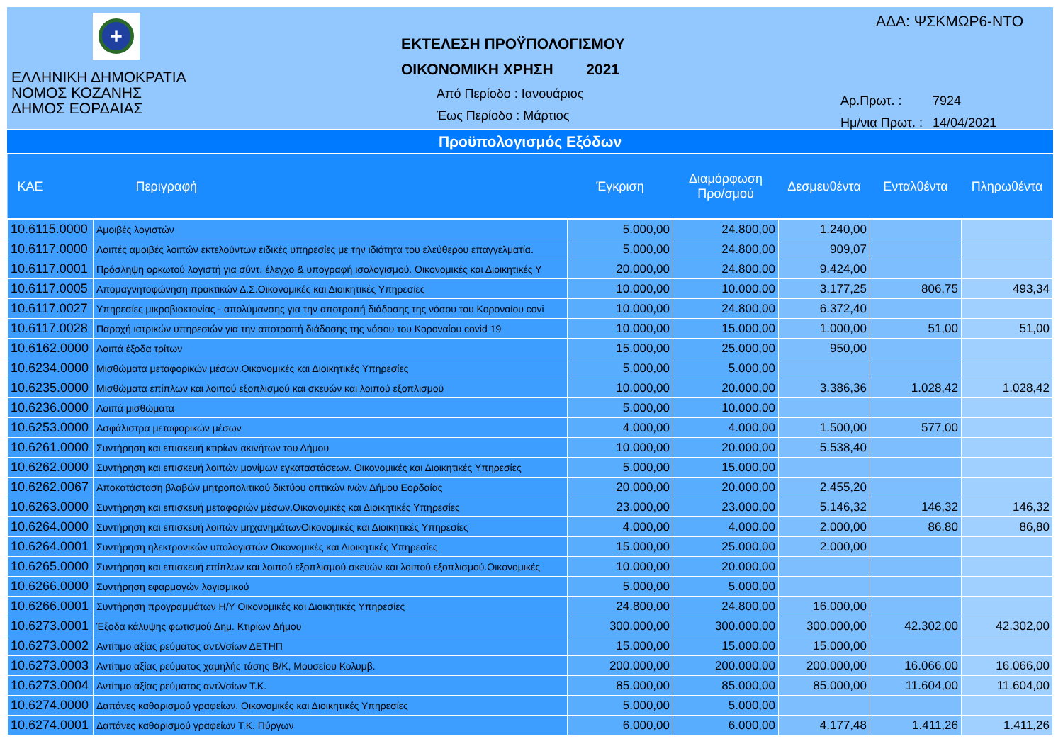+
ΕΛΛΗΝΙΚΗ ΔΗΜΟΚΡΑΤΙΑ
ΝΟΜΟΣ ΚΟΖΑΝΗΣ
ΔΗΜΟΣ ΕΟΡΔΑΙΑΣ
ΕΚΤΕΛΕΣΗ ΠΡΟΫΠΟΛΟΓΙΣΜΟΥ
ΟΙΚΟΝΟΜΙΚΗ ΧΡΗΣΗ 2021
Από Περίοδο : Ιανουάριος
Έως Περίοδο : Μάρτιος
ΑΔΑ: ΨΣΚΜΩΡ6-ΝΤΟ
Αρ.Πρωτ. : 7924
Ημ/νια Πρωτ. : 14/04/2021
Προϋπολογισμός Εξόδων
| ΚΑΕ | Περιγραφή | Έγκριση | Διαμόρφωση Προ/σμού | Δεσμευθέντα | Ενταλθέντα | Πληρωθέντα |
| --- | --- | --- | --- | --- | --- | --- |
| 10.6115.0000 | Αμοιβές λογιστών | 5.000,00 | 24.800,00 | 1.240,00 | | |
| 10.6117.0000 | Λοιπές αμοιβές λοιπών εκτελούντων ειδικές υπηρεσίες με την ιδιότητα του ελεύθερου επαγγελματία. | 5.000,00 | 24.800,00 | 909,07 | | |
| 10.6117.0001 | Πρόσληψη ορκωτού λογιστή για σύντ. έλεγχο & υπογραφή ισολογισμού. Οικονομικές και Διοικητικές Υ | 20.000,00 | 24.800,00 | 9.424,00 | | |
| 10.6117.0005 | Απομαγνητοφώνηση πρακτικών Δ.Σ.Οικονομικές και Διοικητικές Υπηρεσίες | 10.000,00 | 10.000,00 | 3.177,25 | 806,75 | 493,34 |
| 10.6117.0027 | Υπηρεσίες μικροβιοκτονίας - απολύμανσης για την αποτροπή διάδοσης της νόσου του Κοροναίου covi | 10.000,00 | 24.800,00 | 6.372,40 | | |
| 10.6117.0028 | Παροχή ιατρικών υπηρεσιών για την αποτροπή διάδοσης της νόσου του Κοροναίου covid 19 | 10.000,00 | 15.000,00 | 1.000,00 | 51,00 | 51,00 |
| 10.6162.0000 | Λοιπά έξοδα τρίτων | 15.000,00 | 25.000,00 | 950,00 | | |
| 10.6234.0000 | Μισθώματα μεταφορικών μέσων.Οικονομικές και Διοικητικές Υπηρεσίες | 5.000,00 | 5.000,00 | | | |
| 10.6235.0000 | Μισθώματα επίπλων και λοιπού εξοπλισμού και σκευών και λοιπού εξοπλισμού | 10.000,00 | 20.000,00 | 3.386,36 | 1.028,42 | 1.028,42 |
| 10.6236.0000 | Λοιπά μισθώματα | 5.000,00 | 10.000,00 | | | |
| 10.6253.0000 | Ασφάλιστρα μεταφορικών μέσων | 4.000,00 | 4.000,00 | 1.500,00 | 577,00 | |
| 10.6261.0000 | Συντήρηση και επισκευή κτιρίων ακινήτων του Δήμου | 10.000,00 | 20.000,00 | 5.538,40 | | |
| 10.6262.0000 | Συντήρηση και επισκευή λοιπών μονίμων εγκαταστάσεων. Οικονομικές και Διοικητικές Υπηρεσίες | 5.000,00 | 15.000,00 | | | |
| 10.6262.0067 | Αποκατάσταση βλαβών μητροπολιτικού δικτύου οπτικών ινών Δήμου Εορδαίας | 20.000,00 | 20.000,00 | 2.455,20 | | |
| 10.6263.0000 | Συντήρηση και επισκευή μεταφοριών μέσων.Οικονομικές και Διοικητικές Υπηρεσίες | 23.000,00 | 23.000,00 | 5.146,32 | 146,32 | 146,32 |
| 10.6264.0000 | Συντήρηση και επισκευή λοιπών μηχανημάτωνΟικονομικές και Διοικητικές Υπηρεσίες | 4.000,00 | 4.000,00 | 2.000,00 | 86,80 | 86,80 |
| 10.6264.0001 | Συντήρηση ηλεκτρονικών υπολογιστών Οικονομικές και Διοικητικές Υπηρεσίες | 15.000,00 | 25.000,00 | 2.000,00 | | |
| 10.6265.0000 | Συντήρηση και επισκευή επίπλων και λοιπού εξοπλισμού σκευών και λοιπού εξοπλισμού.Οικονομικές | 10.000,00 | 20.000,00 | | | |
| 10.6266.0000 | Συντήρηση εφαρμογών λογισμικού | 5.000,00 | 5.000,00 | | | |
| 10.6266.0001 | Συντήρηση προγραμμάτων Η/Υ Οικονομικές και Διοικητικές Υπηρεσίες | 24.800,00 | 24.800,00 | 16.000,00 | | |
| 10.6273.0001 | Έξοδα κάλυψης φωτισμού Δημ. Κτιρίων Δήμου | 300.000,00 | 300.000,00 | 300.000,00 | 42.302,00 | 42.302,00 |
| 10.6273.0002 | Αντίτιμο αξίας ρεύματος αντλ/σίων ΔΕΤΗΠ | 15.000,00 | 15.000,00 | 15.000,00 | | |
| 10.6273.0003 | Αντίτιμο αξίας ρεύματος χαμηλής τάσης Β/Κ, Μουσείου Κολυμβ. | 200.000,00 | 200.000,00 | 200.000,00 | 16.066,00 | 16.066,00 |
| 10.6273.0004 | Αντίτιμο αξίας ρεύματος αντλ/σίων Τ.Κ. | 85.000,00 | 85.000,00 | 85.000,00 | 11.604,00 | 11.604,00 |
| 10.6274.0000 | Δαπάνες καθαρισμού γραφείων. Οικονομικές και Διοικητικές Υπηρεσίες | 5.000,00 | 5.000,00 | | | |
| 10.6274.0001 | Δαπάνες καθαρισμού γραφείων Τ.Κ. Πύργων | 6.000,00 | 6.000,00 | 4.177,48 | 1.411,26 | 1.411,26 |